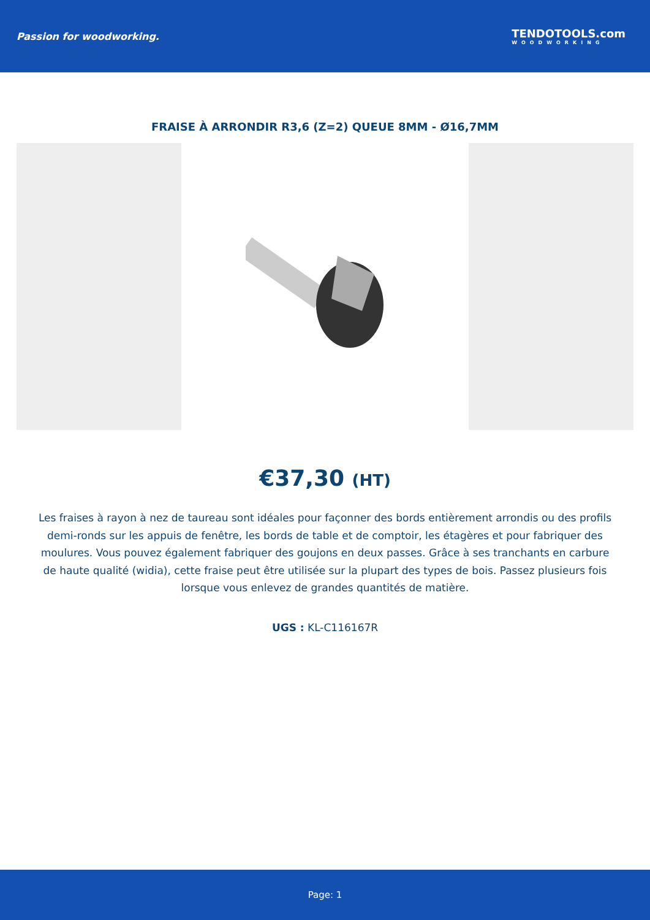Passion for woodworking. TENDOTOOLS.com
WOODWORKING
FRAISE À ARRONDIR R3,6 (Z=2) QUEUE 8MM - Ø16,7MM
€37,30 (HT)
Les fraises à rayon à nez de taureau sont idéales pour façonner des bords entièrement arrondis ou des profils demi-ronds sur les appuis de fenêtre, les bords de table et de comptoir, les étagères et pour fabriquer des moulures. Vous pouvez également fabriquer des goujons en deux passes. Grâce à ses tranchants en carbure de haute qualité (widia), cette fraise peut être utilisée sur la plupart des types de bois. Passez plusieurs fois lorsque vous enlevez de grandes quantités de matière.
UGS : KL-C116167R
Page: 1